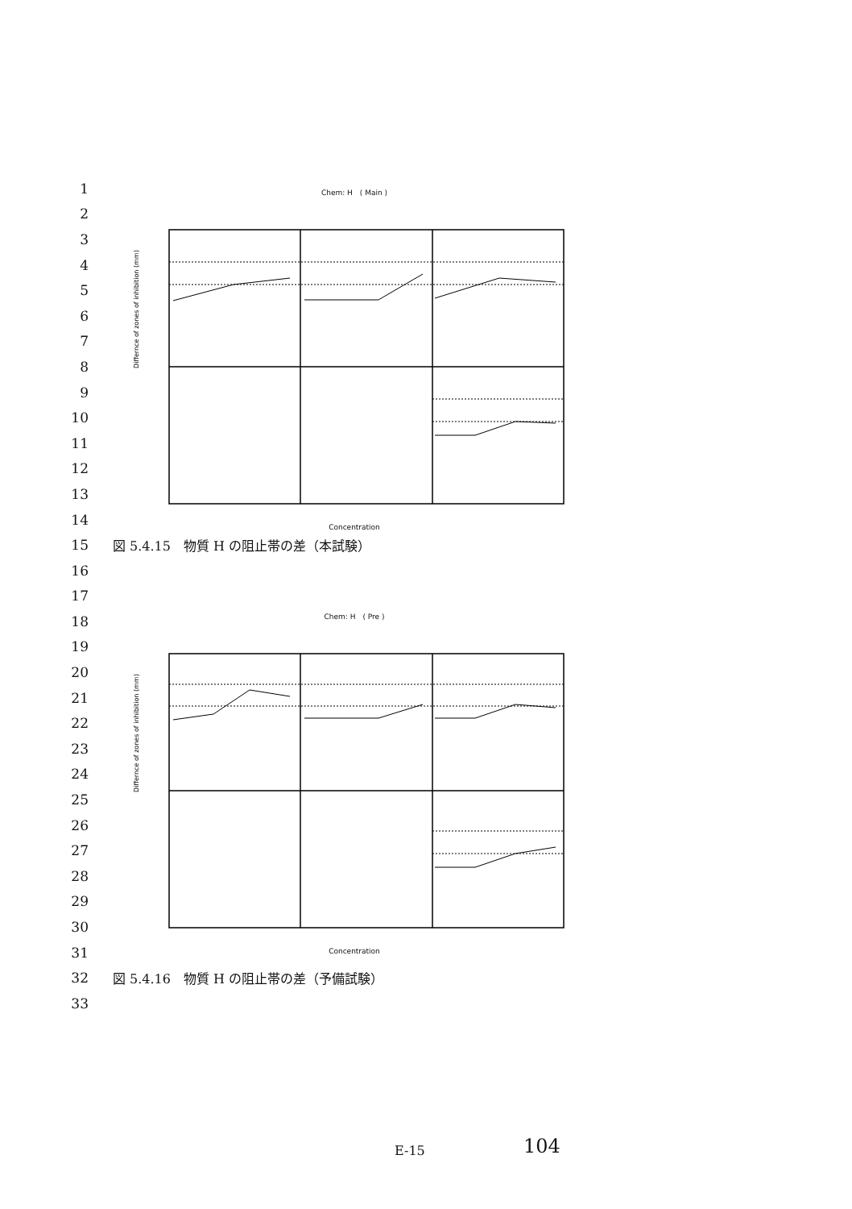1
2
3
4
5
6
7
8
9
10
11
12
13
14
15
図 5.4.15　物質 H の阻止帯の差（本試験）
16
17
18
19
20
21
22
23
24
25
26
27
28
29
30
31
32
図 5.4.16　物質 H の阻止帯の差（予備試験）
33
Chem: H　( Main )
Differnce of zones of inhibition (mm)
Concentration
Chem: H　( Pre )
Differnce of zones of inhibition (mm)
Concentration
E-15 104